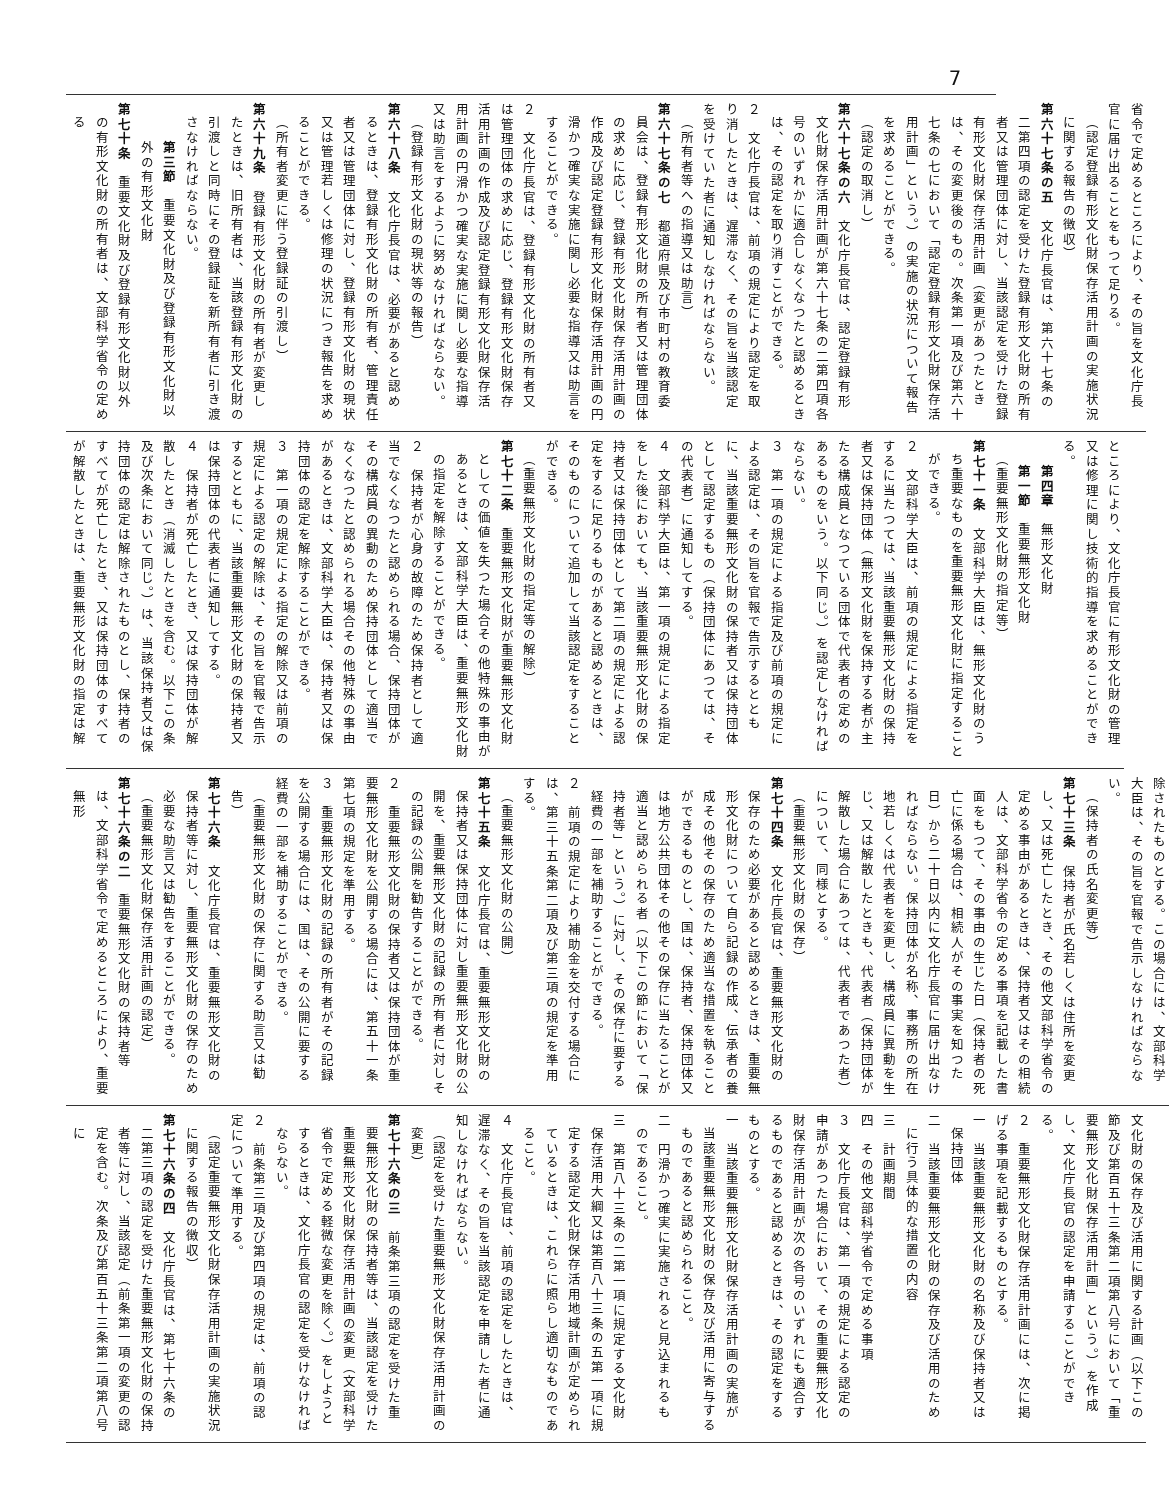7
省令で定めるところにより、その旨を文化庁長官に届け出ることをもつて足りる。
（認定登録有形文化財保存活用計画の実施状況に関する報告の徴収）
第六十七条の五　文化庁長官は、第六十七条の二第四項の認定を受けた登録有形文化財の所有者又は管理団体に対し、当該認定を受けた登録有形文化財保存活用計画（変更があつたときは、その変更後のもの。次条第一項及び第六十七条の七において「認定登録有形文化財保存活用計画」という。）の実施の状況について報告を求めることができる。
（認定の取消し）
第六十七条の六　文化庁長官は、認定登録有形文化財保存活用計画が第六十七条の二第四項各号のいずれかに適合しなくなつたと認めるときは、その認定を取り消すことができる。
２　文化庁長官は、前項の規定により認定を取り消したときは、遅滞なく、その旨を当該認定を受けていた者に通知しなければならない。
（所有者等への指導又は助言）
第六十七条の七　都道府県及び市町村の教育委員会は、登録有形文化財の所有者又は管理団体の求めに応じ、登録有形文化財保存活用計画の作成及び認定登録有形文化財保存活用計画の円滑かつ確実な実施に関し必要な指導又は助言をすることができる。
２　文化庁長官は、登録有形文化財の所有者又は管理団体の求めに応じ、登録有形文化財保存活用計画の作成及び認定登録有形文化財保存活用計画の円滑かつ確実な実施に関し必要な指導又は助言をするように努めなければならない。
（登録有形文化財の現状等の報告）
第六十八条　文化庁長官は、必要があると認めるときは、登録有形文化財の所有者、管理責任者又は管理団体に対し、登録有形文化財の現状又は管理若しくは修理の状況につき報告を求めることができる。
（所有者変更に伴う登録証の引渡し）
第六十九条　登録有形文化財の所有者が変更したときは、旧所有者は、当該登録有形文化財の引渡しと同時にその登録証を新所有者に引き渡さなければならない。
第三節　重要文化財及び登録有形文化財以外の有形文化財
第七十条　重要文化財及び登録有形文化財以外の有形文化財の所有者は、文部科学省令の定める
ところにより、文化庁長官に有形文化財の管理又は修理に関し技術的指導を求めることができる。
第四章　無形文化財
第一節　重要無形文化財
（重要無形文化財の指定等）
第七十一条　文部科学大臣は、無形文化財のうち重要なものを重要無形文化財に指定することができる。
２　文部科学大臣は、前項の規定による指定をするに当たつては、当該重要無形文化財の保持者又は保持団体（無形文化財を保持する者が主たる構成員となつている団体で代表者の定めのあるものをいう。以下同じ。）を認定しなければならない。
３　第一項の規定による指定及び前項の規定による認定は、その旨を官報で告示するとともに、当該重要無形文化財の保持者又は保持団体として認定するもの（保持団体にあつては、その代表者）に通知してする。
４　文部科学大臣は、第一項の規定による指定をした後においても、当該重要無形文化財の保持者又は保持団体として第二項の規定による認定をするに足りるものがあると認めるときは、そのものについて追加して当該認定をすることができる。
（重要無形文化財の指定等の解除）
第七十二条　重要無形文化財が重要無形文化財としての価値を失つた場合その他特殊の事由があるときは、文部科学大臣は、重要無形文化財の指定を解除することができる。
２　保持者が心身の故障のため保持者として適当でなくなつたと認められる場合、保持団体がその構成員の異動のため保持団体として適当でなくなつたと認められる場合その他特殊の事由があるときは、文部科学大臣は、保持者又は保持団体の認定を解除することができる。
３　第一項の規定による指定の解除又は前項の規定による認定の解除は、その旨を官報で告示するとともに、当該重要無形文化財の保持者又は保持団体の代表者に通知してする。
４　保持者が死亡したとき、又は保持団体が解散したとき（消滅したときを含む。以下この条及び次条において同じ。）は、当該保持者又は保持団体の認定は解除されたものとし、保持者のすべてが死亡したとき、又は保持団体のすべてが解散したときは、重要無形文化財の指定は解
除されたものとする。この場合には、文部科学大臣は、その旨を官報で告示しなければならない。
（保持者の氏名変更等）
第七十三条　保持者が氏名若しくは住所を変更し、又は死亡したとき、その他文部科学省令の定める事由があるときは、保持者又はその相続人は、文部科学省令の定める事項を記載した書面をもつて、その事由の生じた日（保持者の死亡に係る場合は、相続人がその事実を知つた日）から二十日以内に文化庁長官に届け出なければならない。保持団体が名称、事務所の所在地若しくは代表者を変更し、構成員に異動を生じ、又は解散したときも、代表者（保持団体が解散した場合にあつては、代表者であつた者）について、同様とする。
（重要無形文化財の保存）
第七十四条　文化庁長官は、重要無形文化財の保存のため必要があると認めるときは、重要無形文化財について自ら記録の作成、伝承者の養成その他その保存のため適当な措置を執ることができるものとし、国は、保持者、保持団体又は地方公共団体その他その保存に当たることが適当と認められる者（以下この節において「保持者等」という。）に対し、その保存に要する経費の一部を補助することができる。
２　前項の規定により補助金を交付する場合には、第三十五条第二項及び第三項の規定を準用する。
（重要無形文化財の公開）
第七十五条　文化庁長官は、重要無形文化財の保持者又は保持団体に対し重要無形文化財の公開を、重要無形文化財の記録の所有者に対しその記録の公開を勧告することができる。
２　重要無形文化財の保持者又は保持団体が重要無形文化財を公開する場合には、第五十一条第七項の規定を準用する。
３　重要無形文化財の記録の所有者がその記録を公開する場合には、国は、その公開に要する経費の一部を補助することができる。
（重要無形文化財の保存に関する助言又は勧告）
第七十六条　文化庁長官は、重要無形文化財の保持者等に対し、重要無形文化財の保存のため必要な助言又は勧告をすることができる。
（重要無形文化財保存活用計画の認定）
第七十六条の二　重要無形文化財の保持者等は、文部科学省令で定めるところにより、重要無形
文化財の保存及び活用に関する計画（以下この節及び第百五十三条第二項第八号において「重要無形文化財保存活用計画」という。）を作成し、文化庁長官の認定を申請することができる。
２　重要無形文化財保存活用計画には、次に掲げる事項を記載するものとする。
一　当該重要無形文化財の名称及び保持者又は保持団体
二　当該重要無形文化財の保存及び活用のために行う具体的な措置の内容
三　計画期間
四　その他文部科学省令で定める事項
３　文化庁長官は、第一項の規定による認定の申請があつた場合において、その重要無形文化財保存活用計画が次の各号のいずれにも適合するものであると認めるときは、その認定をするものとする。
一　当該重要無形文化財保存活用計画の実施が当該重要無形文化財の保存及び活用に寄与するものであると認められること。
二　円滑かつ確実に実施されると見込まれるものであること。
三　第百八十三条の二第一項に規定する文化財保存活用大綱又は第百八十三条の五第一項に規定する認定文化財保存活用地域計画が定められているときは、これらに照らし適切なものであること。
４　文化庁長官は、前項の認定をしたときは、遅滞なく、その旨を当該認定を申請した者に通知しなければならない。
（認定を受けた重要無形文化財保存活用計画の変更）
第七十六条の三　前条第三項の認定を受けた重要無形文化財の保持者等は、当該認定を受けた重要無形文化財保存活用計画の変更（文部科学省令で定める軽微な変更を除く。）をしようとするときは、文化庁長官の認定を受けなければならない。
２　前条第三項及び第四項の規定は、前項の認定について準用する。
（認定重要無形文化財保存活用計画の実施状況に関する報告の徴収）
第七十六条の四　文化庁長官は、第七十六条の二第三項の認定を受けた重要無形文化財の保持者等に対し、当該認定（前条第一項の変更の認定を含む。次条及び第百五十三条第二項第八号に